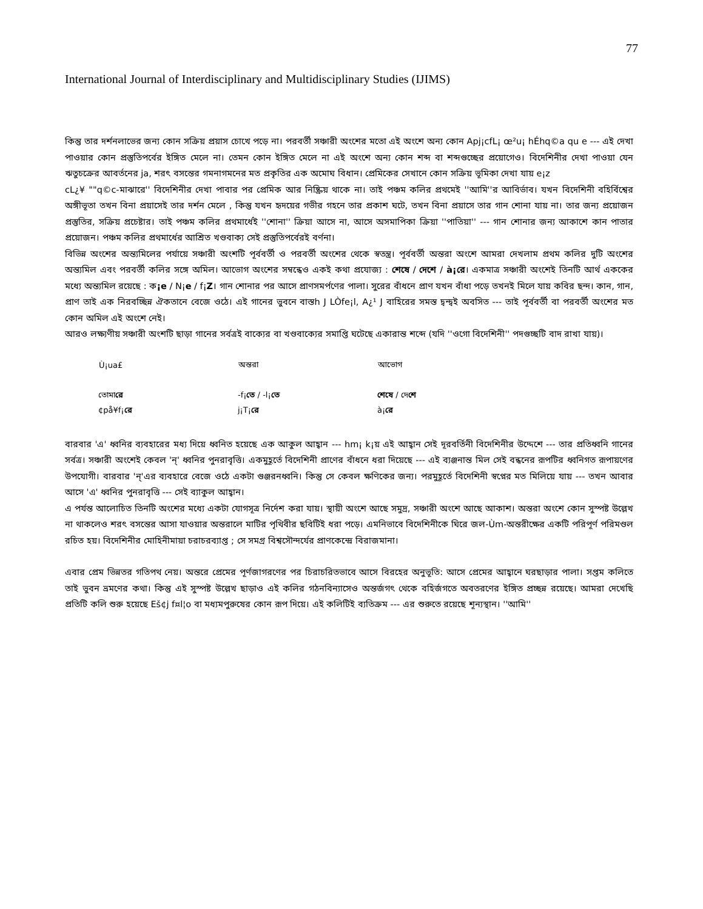77
International Journal of Interdisciplinary and Multidisciplinary Studies (IJIMS)
কিন্তু তার দর্শনলাভের জন্য কোন সক্রিয় প্রয়াস চোখে পড়ে না। পরবর্তী সঞ্চারী অংশের মতো এই অংশে অন্য কোন Apj¡cfL¡ œ²u¡ hÉhq©a qu e --- এই দেখা পাওয়ার কোন প্রস্তুতিপর্বের ইঙ্গিত মেলে না। তেমন কোন ইঙ্গিত মেলে না এই অংশে অন্য কোন শব্দ বা শব্দগুচ্ছের প্রয়োগেও। বিদেশিনীর দেখা পাওয়া যেন ঋতুচক্রের আবর্তনের ja, শরৎ বসন্তের গমনাগমনের মত প্রকৃতির এক অমোঘ বিধান। প্রেমিকের সেখানে কোন সক্রিয় ভূমিকা দেখা যায় e¡z
cL¿¥ ""q©c-মাঝারে'' বিদেশিনীর দেখা পাবার পর প্রেমিক আর নিষ্ক্রিয় থাকে না। তাই পঞ্চম কলির প্রথমেই ''আমি''র আবির্ভাব। যখন বিদেশিনী বহির্বিশ্বের অঙ্গীভূতা তখন বিনা প্রয়াসেই তার দর্শন মেলে , কিন্তু যখন হৃদয়ের গভীর গহনে তার প্রকাশ ঘটে, তখন বিনা প্রয়াসে তার গান শোনা যায় না। তার জন্য প্রয়োজন প্রস্তুতির, সক্রিয় প্রচেষ্টার। তাই পঞ্চম কলির প্রথমার্ধেই ''শোনা'' ক্রিয়া আসে না, আসে অসমাপিকা ক্রিয়া ''পাতিয়া'' --- গান শোনার জন্য আকাশে কান পাতার প্রয়োজন। পঞ্চম কলির প্রথমার্ধের আশ্রিত খণ্ডবাক্য সেই প্রস্তুতিপর্বেরই বর্ণনা।
বিভিন্ন অংশের অন্ত্যমিলের পর্যায়ে সঞ্চারী অংশটি পূর্ববর্তী ও পরবর্তী অংশের থেকে স্বতন্ত্র। পূর্ববর্তী অন্তরা অংশে আমরা দেখলাম প্রথম কলির দুটি অংশের অন্ত্যমিল এবং পরবর্তী কলির সঙ্গে অমিল। আভোগ অংশের সম্বন্ধেও একই কথা প্রযোজ্য : শেষে / দেশে / à¡রে। একমাত্র সঞ্চারী অংশেই তিনটি আর্থ এককের মধ্যে অন্ত্যমিল রয়েছে : ক¡e / N¡e / f¡Z। গান শোনার পর আসে প্রাণসমর্পণের পালা। সুরের বাঁধনে প্রাণ যখন বাঁধা পড়ে তখনই মিলে যায় কবির ছন্দ। কান, গান, প্রাণ তাই এক নিরবচ্ছিন্ন ঐকতানে বেজে ওঠে। এই গানের ভুবনে বাস্তh J LÒfe¡l, A¿¹ J বাহিরের সমস্ত দ্বন্দ্বই অবসিত --- তাই পূর্ববর্তী বা পরবর্তী অংশের মত কোন অমিল এই অংশে নেই।
আরও লক্ষ্যণীয় সঞ্চারী অংশটি ছাড়া গানের সর্বত্রই বাক্যের বা খণ্ডবাক্যের সমাপ্তি ঘটেছে একারান্ত শব্দে (যদি ''ওগো বিদেশিনী'' পদগুচ্ছটি বাদ রাখা যায়)।
| Ù¡ua£ | অন্তরা | আভোগ |
| --- | --- | --- |
| তোমা রে | -f¡ তে / -l¡ তে | শেষে / দে শে |
| ¢på¥f¡ রে | j¡T¡ রে | à¡ রে |
বারবার 'এ' ধ্বনির ব্যবহারের মধ্য দিয়ে ধ্বনিত হয়েছে এক আকুল আহ্বান --- hm¡ k¡য় এই আহ্বান সেই দূরবর্তিনী বিদেশিনীর উদ্দেশে --- তার প্রতিধ্বনি গানের সর্বত্র। সঞ্চারী অংশেই কেবল 'ন্' ধ্বনির পুনরাবৃত্তি। একমুহূর্তে বিদেশিনী প্রাণের বাঁধনে ধরা দিয়েছে --- এই ব্যঞ্জনান্ত মিল সেই বন্ধনের রূপটির ধ্বনিগত রূপায়ণের উপযোগী। বারবার 'ন্'এর ব্যবহারে বেজে ওঠে একটা গুঞ্জরনধ্বনি। কিন্তু সে কেবল ক্ষণিকের জন্য। পরমুহূর্তে বিদেশিনী স্বপ্নের মত মিলিয়ে যায় --- তখন আবার আসে 'এ' ধ্বনির পুনরাবৃত্তি --- সেই ব্যাকুল আহ্বান।
এ পর্যন্ত আলোচিত তিনটি অংশের মধ্যে একটা যোগসূত্র নির্দেশ করা যায়। স্থায়ী অংশে আছে সমুদ্র, সঞ্চারী অংশে আছে আকাশ। অন্তরা অংশে কোন সুস্পষ্ট উল্লেখ না থাকলেও শরৎ বসন্তের আসা যাওয়ার অন্তরালে মাটির পৃথিবীর ছবিটিই ধরা পড়ে। এমনিভাবে বিদেশিনীকে ঘিরে জল-Ùm-অন্তরীক্ষের একটি পরিপূর্ণ পরিমণ্ডল রচিত হয়। বিদেশিনীর মোহিনীমায়া চরাচরব্যাপ্ত ; সে সমগ্র বিশ্বসৌন্দর্যের প্রাণকেন্দ্রে বিরাজমানা।
এবার প্রেম ভিন্নতর গতিপথ নেয়। অন্তরে প্রেমের পূর্ণজাগরণের পর চিরাচরিতভাবে আসে বিরহের অনুভূতি: আসে প্রেমের আহ্বানে ঘরছাড়ার পালা। সপ্তম কলিতে তাই ভুবন ভ্রমণের কথা। কিন্তু এই সুস্পষ্ট উল্লেখ ছাড়াও এই কলির গঠনবিন্যাসেও অন্তর্জগৎ থেকে বহির্জগতে অবতরণের ইঙ্গিত প্রচ্ছন্ন রয়েছে। আমরা দেখেছি প্রতিটি কলি শুরু হয়েছে Eš¢j f¤l¦o বা মধ্যমপুরুষের কোন রূপ দিয়ে। এই কলিটিই ব্যতিক্রম --- এর শুরুতে রয়েছে শূন্যস্থান। ''আমি''